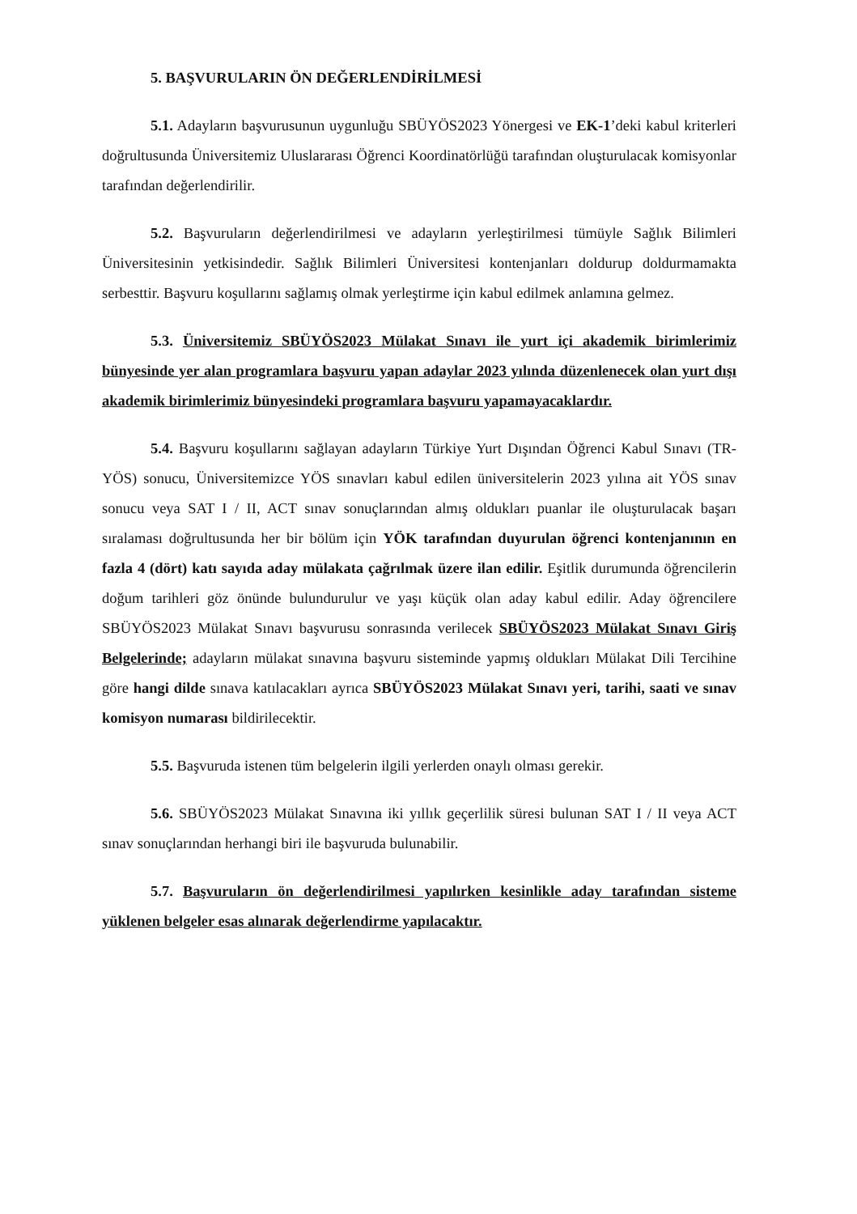5. BAŞVURULARIN ÖN DEĞERLENDİRİLMESİ
5.1. Adayların başvurusunun uygunluğu SBÜYÖS2023 Yönergesi ve EK-1’deki kabul kriterleri doğrultusunda Üniversitemiz Uluslararası Öğrenci Koordinatörlüğü tarafından oluşturulacak komisyonlar tarafından değerlendirilir.
5.2. Başvuruların değerlendirilmesi ve adayların yerleştirilmesi tümüyle Sağlık Bilimleri Üniversitesinin yetkisindedir. Sağlık Bilimleri Üniversitesi kontenjanları doldurup doldurmamakta serbesttir. Başvuru koşullarını sağlamış olmak yerleştirme için kabul edilmek anlamına gelmez.
5.3. Üniversitemiz SBÜYÖS2023 Mülakat Sınavı ile yurt içi akademik birimlerimiz bünyesinde yer alan programlara başvuru yapan adaylar 2023 yılında düzenlenecek olan yurt dışı akademik birimlerimiz bünyesindeki programlara başvuru yapamayacaklardır.
5.4. Başvuru koşullarını sağlayan adayların Türkiye Yurt Dışından Öğrenci Kabul Sınavı (TR-YÖS) sonucu, Üniversitemizce YÖS sınavları kabul edilen üniversitelerin 2023 yılına ait YÖS sınav sonucu veya SAT I / II, ACT sınav sonuçlarından almış oldukları puanlar ile oluşturulacak başarı sıralaması doğrultusunda her bir bölüm için YÖK tarafından duyurulan öğrenci kontenjanının en fazla 4 (dört) katı sayıda aday mülakata çağrılmak üzere ilan edilir. Eşitlik durumunda öğrencilerin doğum tarihleri göz önünde bulundurulur ve yaşı küçük olan aday kabul edilir. Aday öğrencilere SBÜYÖS2023 Mülakat Sınavı başvurusu sonrasında verilecek SBÜYÖS2023 Mülakat Sınavı Giriş Belgelerinde; adayların mülakat sınavına başvuru sisteminde yapmış oldukları Mülakat Dili Tercihine göre hangi dilde sınava katılacakları ayrıca SBÜYÖS2023 Mülakat Sınavı yeri, tarihi, saati ve sınav komisyon numarası bildirilecektir.
5.5. Başvuruda istenen tüm belgelerin ilgili yerlerden onaylı olması gerekir.
5.6. SBÜYÖS2023 Mülakat Sınavına iki yıllık geçerlilik süresi bulunan SAT I / II veya ACT sınav sonuçlarından herhangi biri ile başvuruda bulunabilir.
5.7. Başvuruların ön değerlendirilmesi yapılırken kesinlikle aday tarafından sisteme yüklenen belgeler esas alınarak değerlendirme yapılacaktır.